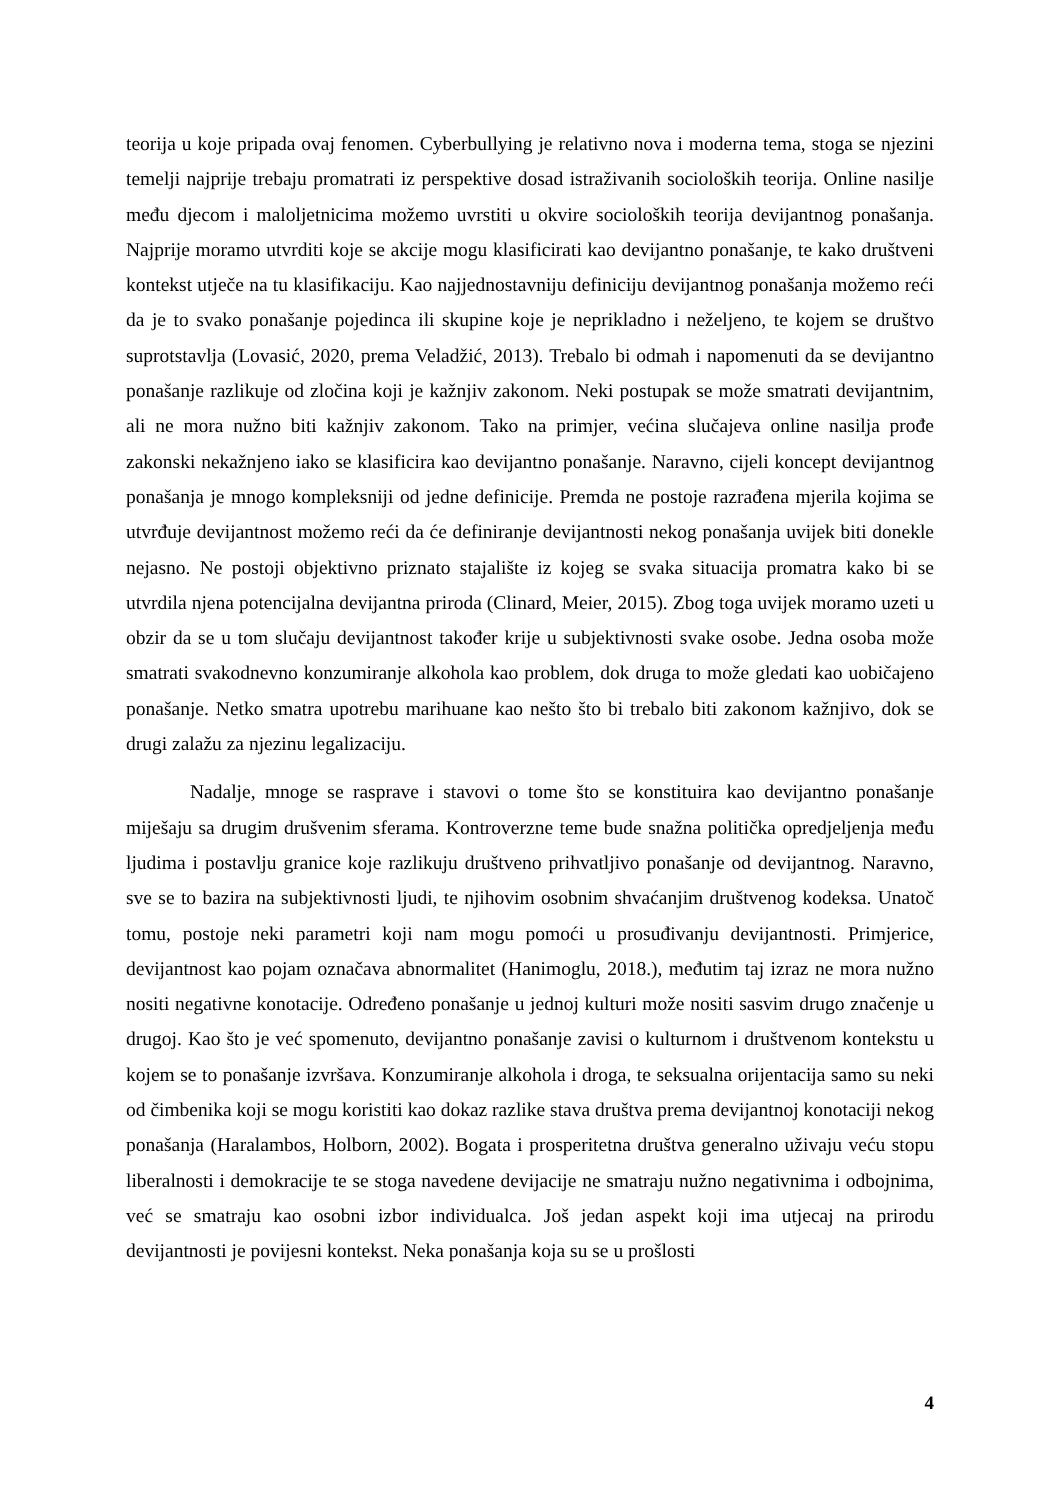teorija u koje pripada ovaj fenomen. Cyberbullying je relativno nova i moderna tema, stoga se njezini temelji najprije trebaju promatrati iz perspektive dosad istraživanih socioloških teorija. Online nasilje među djecom i maloljetnicima možemo uvrstiti u okvire socioloških teorija devijantnog ponašanja. Najprije moramo utvrditi koje se akcije mogu klasificirati kao devijantno ponašanje, te kako društveni kontekst utječe na tu klasifikaciju. Kao najjednostavniju definiciju devijantnog ponašanja možemo reći da je to svako ponašanje pojedinca ili skupine koje je neprikladno i neželjeno, te kojem se društvo suprotstavlja (Lovasić, 2020, prema Veladžić, 2013). Trebalo bi odmah i napomenuti da se devijantno ponašanje razlikuje od zločina koji je kažnjiv zakonom. Neki postupak se može smatrati devijantnim, ali ne mora nužno biti kažnjiv zakonom. Tako na primjer, većina slučajeva online nasilja prođe zakonski nekažnjeno iako se klasificira kao devijantno ponašanje. Naravno, cijeli koncept devijantnog ponašanja je mnogo kompleksniji od jedne definicije. Premda ne postoje razrađena mjerila kojima se utvrđuje devijantnost možemo reći da će definiranje devijantnosti nekog ponašanja uvijek biti donekle nejasno. Ne postoji objektivno priznato stajalište iz kojeg se svaka situacija promatra kako bi se utvrdila njena potencijalna devijantna priroda (Clinard, Meier, 2015). Zbog toga uvijek moramo uzeti u obzir da se u tom slučaju devijantnost također krije u subjektivnosti svake osobe. Jedna osoba može smatrati svakodnevno konzumiranje alkohola kao problem, dok druga to može gledati kao uobičajeno ponašanje. Netko smatra upotrebu marihuane kao nešto što bi trebalo biti zakonom kažnjivo, dok se drugi zalažu za njezinu legalizaciju.
Nadalje, mnoge se rasprave i stavovi o tome što se konstituira kao devijantno ponašanje miješaju sa drugim drušvenim sferama. Kontroverzne teme bude snažna politička opredjeljenja među ljudima i postavlju granice koje razlikuju društveno prihvatljivo ponašanje od devijantnog. Naravno, sve se to bazira na subjektivnosti ljudi, te njihovim osobnim shvaćanjim društvenog kodeksa. Unatoč tomu, postoje neki parametri koji nam mogu pomoći u prosuđivanju devijantnosti. Primjerice, devijantnost kao pojam označava abnormalitet (Hanimoglu, 2018.), međutim taj izraz ne mora nužno nositi negativne konotacije. Određeno ponašanje u jednoj kulturi može nositi sasvim drugo značenje u drugoj. Kao što je već spomenuto, devijantno ponašanje zavisi o kulturnom i društvenom kontekstu u kojem se to ponašanje izvršava. Konzumiranje alkohola i droga, te seksualna orijentacija samo su neki od čimbenika koji se mogu koristiti kao dokaz razlike stava društva prema devijantnoj konotaciji nekog ponašanja (Haralambos, Holborn, 2002). Bogata i prosperitetna društva generalno uživaju veću stopu liberalnosti i demokracije te se stoga navedene devijacije ne smatraju nužno negativnima i odbojnima, već se smatraju kao osobni izbor individualca. Još jedan aspekt koji ima utjecaj na prirodu devijantnosti je povijesni kontekst. Neka ponašanja koja su se u prošlosti
4